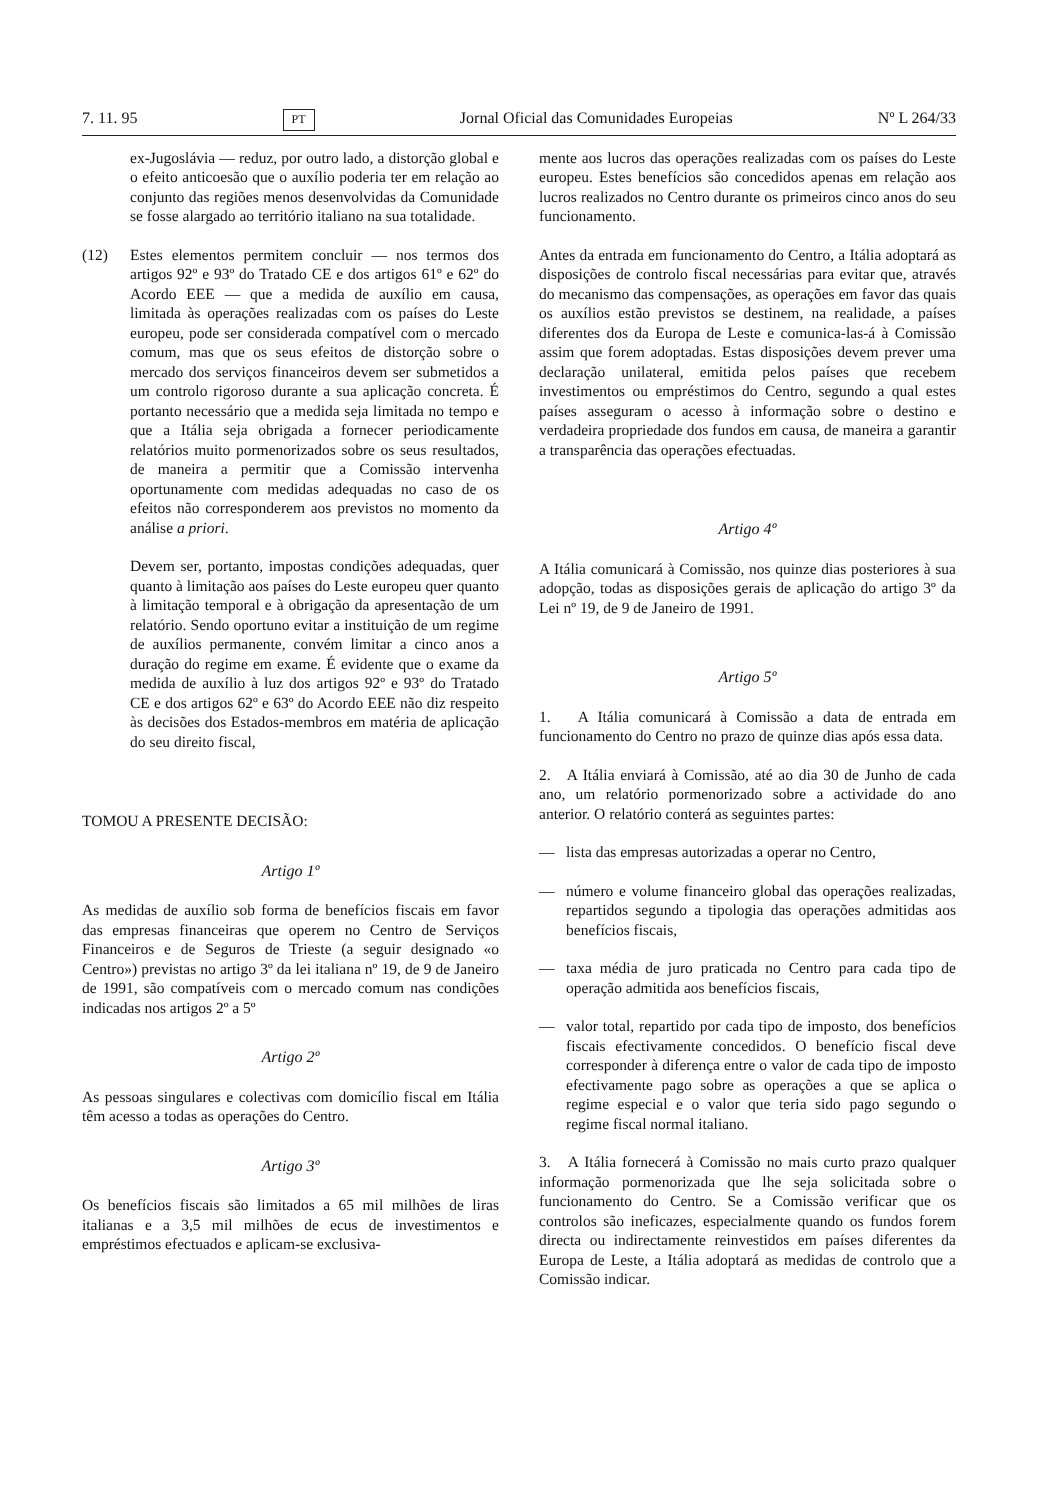7. 11. 95 PT Jornal Oficial das Comunidades Europeias Nº L 264/33
ex-Jugoslávia — reduz, por outro lado, a distorção global e o efeito anticoesão que o auxílio poderia ter em relação ao conjunto das regiões menos desenvolvidas da Comunidade se fosse alargado ao território italiano na sua totalidade.
(12) Estes elementos permitem concluir — nos termos dos artigos 92º e 93º do Tratado CE e dos artigos 61º e 62º do Acordo EEE — que a medida de auxílio em causa, limitada às operações realizadas com os países do Leste europeu, pode ser considerada compatível com o mercado comum, mas que os seus efeitos de distorção sobre o mercado dos serviços financeiros devem ser submetidos a um controlo rigoroso durante a sua aplicação concreta. É portanto necessário que a medida seja limitada no tempo e que a Itália seja obrigada a fornecer periodicamente relatórios muito pormenorizados sobre os seus resultados, de maneira a permitir que a Comissão intervenha oportunamente com medidas adequadas no caso de os efeitos não corresponderem aos previstos no momento da análise a priori.
Devem ser, portanto, impostas condições adequadas, quer quanto à limitação aos países do Leste europeu quer quanto à limitação temporal e à obrigação da apresentação de um relatório. Sendo oportuno evitar a instituição de um regime de auxílios permanente, convém limitar a cinco anos a duração do regime em exame. É evidente que o exame da medida de auxílio à luz dos artigos 92º e 93º do Tratado CE e dos artigos 62º e 63º do Acordo EEE não diz respeito às decisões dos Estados-membros em matéria de aplicação do seu direito fiscal,
TOMOU A PRESENTE DECISÃO:
Artigo 1º
As medidas de auxílio sob forma de benefícios fiscais em favor das empresas financeiras que operem no Centro de Serviços Financeiros e de Seguros de Trieste (a seguir designado «o Centro») previstas no artigo 3º da lei italiana nº 19, de 9 de Janeiro de 1991, são compatíveis com o mercado comum nas condições indicadas nos artigos 2º a 5º
Artigo 2º
As pessoas singulares e colectivas com domicílio fiscal em Itália têm acesso a todas as operações do Centro.
Artigo 3º
Os benefícios fiscais são limitados a 65 mil milhões de liras italianas e a 3,5 mil milhões de ecus de investimentos e empréstimos efectuados e aplicam-se exclusiva-
mente aos lucros das operações realizadas com os países do Leste europeu. Estes benefícios são concedidos apenas em relação aos lucros realizados no Centro durante os primeiros cinco anos do seu funcionamento.
Antes da entrada em funcionamento do Centro, a Itália adoptará as disposições de controlo fiscal necessárias para evitar que, através do mecanismo das compensações, as operações em favor das quais os auxílios estão previstos se destinem, na realidade, a países diferentes dos da Europa de Leste e comunica-las-á à Comissão assim que forem adoptadas. Estas disposições devem prever uma declaração unilateral, emitida pelos países que recebem investimentos ou empréstimos do Centro, segundo a qual estes países asseguram o acesso à informação sobre o destino e verdadeira propriedade dos fundos em causa, de maneira a garantir a transparência das operações efectuadas.
Artigo 4º
A Itália comunicará à Comissão, nos quinze dias posteriores à sua adopção, todas as disposições gerais de aplicação do artigo 3º da Lei nº 19, de 9 de Janeiro de 1991.
Artigo 5º
1. A Itália comunicará à Comissão a data de entrada em funcionamento do Centro no prazo de quinze dias após essa data.
2. A Itália enviará à Comissão, até ao dia 30 de Junho de cada ano, um relatório pormenorizado sobre a actividade do ano anterior. O relatório conterá as seguintes partes:
— lista das empresas autorizadas a operar no Centro,
— número e volume financeiro global das operações realizadas, repartidos segundo a tipologia das operações admitidas aos benefícios fiscais,
— taxa média de juro praticada no Centro para cada tipo de operação admitida aos benefícios fiscais,
— valor total, repartido por cada tipo de imposto, dos benefícios fiscais efectivamente concedidos. O benefício fiscal deve corresponder à diferença entre o valor de cada tipo de imposto efectivamente pago sobre as operações a que se aplica o regime especial e o valor que teria sido pago segundo o regime fiscal normal italiano.
3. A Itália fornecerá à Comissão no mais curto prazo qualquer informação pormenorizada que lhe seja solicitada sobre o funcionamento do Centro. Se a Comissão verificar que os controlos são ineficazes, especialmente quando os fundos forem directa ou indirectamente reinvestidos em países diferentes da Europa de Leste, a Itália adoptará as medidas de controlo que a Comissão indicar.